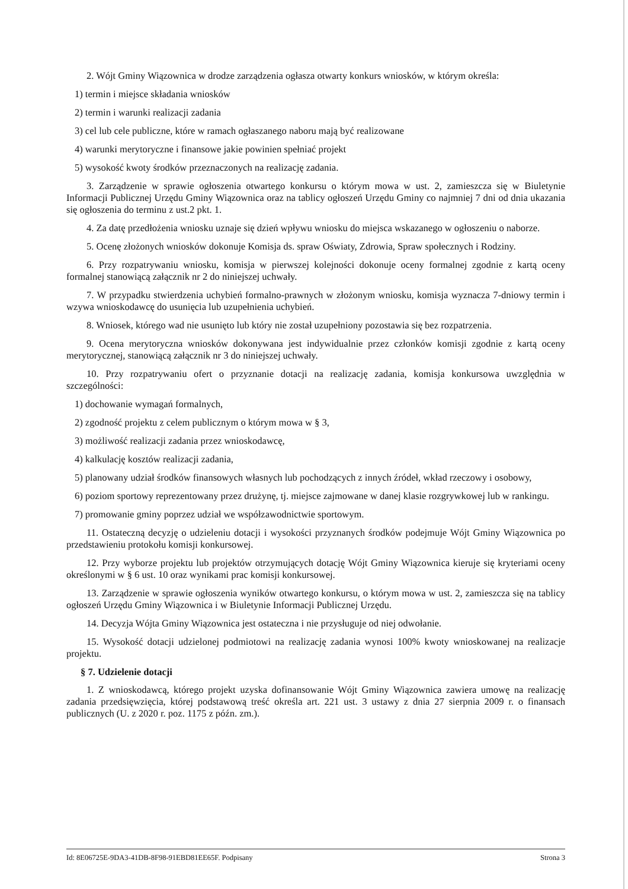2. Wójt Gminy Wiązownica w drodze zarządzenia ogłasza otwarty konkurs wniosków, w którym określa:
1) termin i miejsce składania wniosków
2) termin i warunki realizacji zadania
3) cel lub cele publiczne, które w ramach ogłaszanego naboru mają być realizowane
4) warunki merytoryczne i finansowe jakie powinien spełniać projekt
5) wysokość kwoty środków przeznaczonych na realizację zadania.
3. Zarządzenie w sprawie ogłoszenia otwartego konkursu o którym mowa w ust. 2, zamieszcza się w Biuletynie Informacji Publicznej Urzędu Gminy Wiązownica oraz na tablicy ogłoszeń Urzędu Gminy co najmniej 7 dni od dnia ukazania się ogłoszenia do terminu z ust.2 pkt. 1.
4. Za datę przedłożenia wniosku uznaje się dzień wpływu wniosku do miejsca wskazanego w ogłoszeniu o naborze.
5. Ocenę złożonych wniosków dokonuje Komisja ds. spraw Oświaty, Zdrowia, Spraw społecznych i Rodziny.
6. Przy rozpatrywaniu wniosku, komisja w pierwszej kolejności dokonuje oceny formalnej zgodnie z kartą oceny formalnej stanowiącą załącznik nr 2 do niniejszej uchwały.
7. W przypadku stwierdzenia uchybień formalno-prawnych w złożonym wniosku, komisja wyznacza 7-dniowy termin i wzywa wnioskodawcę do usunięcia lub uzupełnienia uchybień.
8. Wniosek, którego wad nie usunięto lub który nie został uzupełniony pozostawia się bez rozpatrzenia.
9. Ocena merytoryczna wniosków dokonywana jest indywidualnie przez członków komisji zgodnie z kartą oceny merytorycznej, stanowiącą załącznik nr 3 do niniejszej uchwały.
10. Przy rozpatrywaniu ofert o przyznanie dotacji na realizację zadania, komisja konkursowa uwzględnia w szczególności:
1) dochowanie wymagań formalnych,
2) zgodność projektu z celem publicznym o którym mowa w § 3,
3) możliwość realizacji zadania przez wnioskodawcę,
4) kalkulację kosztów realizacji zadania,
5) planowany udział środków finansowych własnych lub pochodzących z innych źródeł, wkład rzeczowy i osobowy,
6) poziom sportowy reprezentowany przez drużynę, tj. miejsce zajmowane w danej klasie rozgrywkowej lub w rankingu.
7) promowanie gminy poprzez udział we współzawodnictwie sportowym.
11. Ostateczną decyzję o udzieleniu dotacji i wysokości przyznanych środków podejmuje Wójt Gminy Wiązownica po przedstawieniu protokołu komisji konkursowej.
12. Przy wyborze projektu lub projektów otrzymujących dotację Wójt Gminy Wiązownica kieruje się kryteriami oceny określonymi w § 6 ust. 10 oraz wynikami prac komisji konkursowej.
13. Zarządzenie w sprawie ogłoszenia wyników otwartego konkursu, o którym mowa w ust. 2, zamieszcza się na tablicy ogłoszeń Urzędu Gminy Wiązownica i w Biuletynie Informacji Publicznej Urzędu.
14. Decyzja Wójta Gminy Wiązownica jest ostateczna i nie przysługuje od niej odwołanie.
15. Wysokość dotacji udzielonej podmiotowi na realizację zadania wynosi 100% kwoty wnioskowanej na realizacje projektu.
§ 7. Udzielenie dotacji
1. Z wnioskodawcą, którego projekt uzyska dofinansowanie Wójt Gminy Wiązownica zawiera umowę na realizację zadania przedsięwzięcia, której podstawową treść określa art. 221 ust. 3 ustawy z dnia 27 sierpnia 2009 r. o finansach publicznych (U. z 2020 r. poz. 1175 z późn. zm.).
Id: 8E06725E-9DA3-41DB-8F98-91EBD81EE65F. Podpisany Strona 3